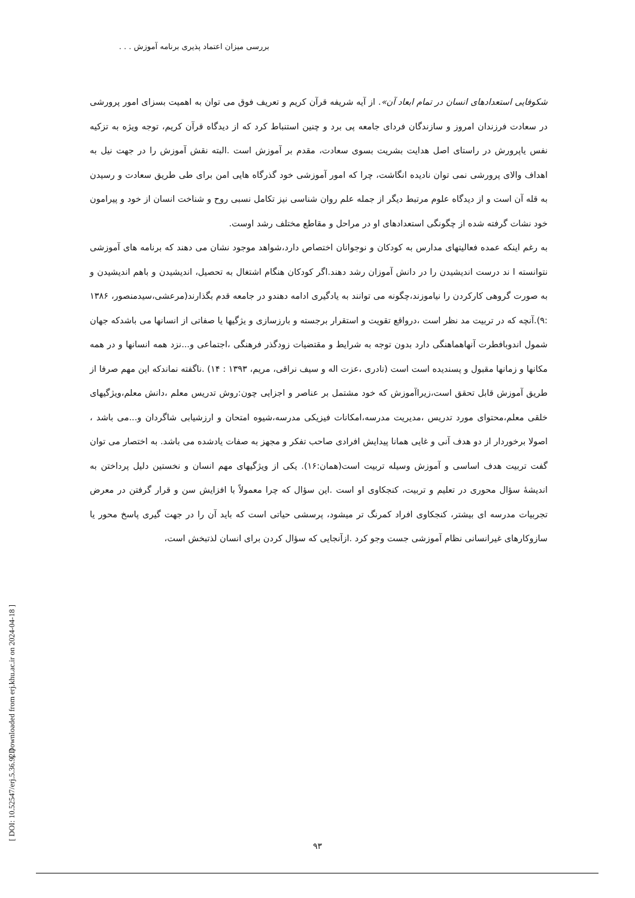بررسی میزان اعتماد پذیری برنامه آموزش . . .
[ Downloaded from erj.khu.ac.ir on 2024-04-18 ]
[ DOI: 10.52547/erj.5.36.92 ]
شکوفایی استعدادهای انسان در تمام ابعاد آن». از آیه شریفه قرآن کریم و تعریف فوق می توان به اهمیت بسزای امور پرورشی در سعادت فرزندان امروز و سازندگان فردای جامعه پی برد و چنین استنباط کرد که از دیدگاه قرآن کریم، توجه ویژه به تزکیه نفس یاپرورش در راستای اصل هدایت بشریت بسوی سعادت، مقدم بر آموزش است .البته نقش آموزش را در جهت نیل به اهداف والای پرورشی نمی توان نادیده انگاشت، چرا که امور آموزشی خود گذرگاه هایی امن برای طی طریق سعادت و رسیدن به قله آن است و از دیدگاه علوم مرتبط دیگر از جمله علم روان شناسی نیز تکامل نسبی روح و شناخت انسان از خود و پیرامون خود نشات گرفته شده از چگونگی استعدادهای او در مراحل و مقاطع مختلف رشد اوست.
به رغم اینکه عمده فعالیتهای مدارس به کودکان و نوجوانان اختصاص دارد،شواهد موجود نشان می دهند که برنامه های آموزشی نتوانسته ا ند درست اندیشیدن را در دانش آموزان رشد دهند.اگر کودکان هنگام اشتغال به تحصیل، اندیشیدن و باهم اندیشیدن و به صورت گروهی کارکردن را نیاموزند،چگونه می توانند به یادگیری ادامه دهندو در جامعه قدم بگذارند(مرعشی،سیدمنصور، ۱۳۸۶ :۹).آنچه که در تربیت مد نظر است ،درواقع تقویت و استقرار برجسته و بارزسازی و یژگیها یا صفاتی از انسانها می باشدکه جهان شمول اندوبافطرت آنهاهماهنگی دارد بدون توجه به شرایط و مقتضیات زودگذر فرهنگی ،اجتماعی و...نزد همه انسانها و در همه مکانها و زمانها مقبول و پسندیده است است (نادری ،عزت اله و سیف نراقی، مریم، ۱۳۹۳ : ۱۴) .ناگفته نماندکه این مهم صرفا از طریق آموزش قابل تحقق است،زیراآموزش که خود مشتمل بر عناصر و اجزایی چون:روش تدریس معلم ،دانش معلم،ویژگیهای خلقی معلم،محتوای مورد تدریس ،مدیریت مدرسه،امکانات فیزیکی مدرسه،شیوه امتحان و ارزشیابی شاگردان و...می باشد ، اصولا برخوردار از دو هدف آنی و غایی همانا پیدایش افرادی صاحب تفکر و مجهز به صفات یادشده می باشد. به اختصار می توان گفت تربیت هدف اساسی و آموزش وسیله تربیت است(همان:۱۶). یکی از ویژگیهای مهم انسان و نخستین دلیل پرداختن به اندیشۀ سؤال محوری در تعلیم و تربیت، کنجکاوی او است .این سؤال که چرا معمولاً با افزایش سن و قرار گرفتن در معرض تجربیات مدرسه ای بیشتر، کنجکاوی افراد کمرنگ تر میشود، پرسشی حیاتی است که باید آن را در جهت گیری پاسخ محور یا سازوکارهای غیرانسانی نظام آموزشی جست وجو کرد .ازآنجایی که سؤال کردن برای انسان لذتبخش است،
۹۳